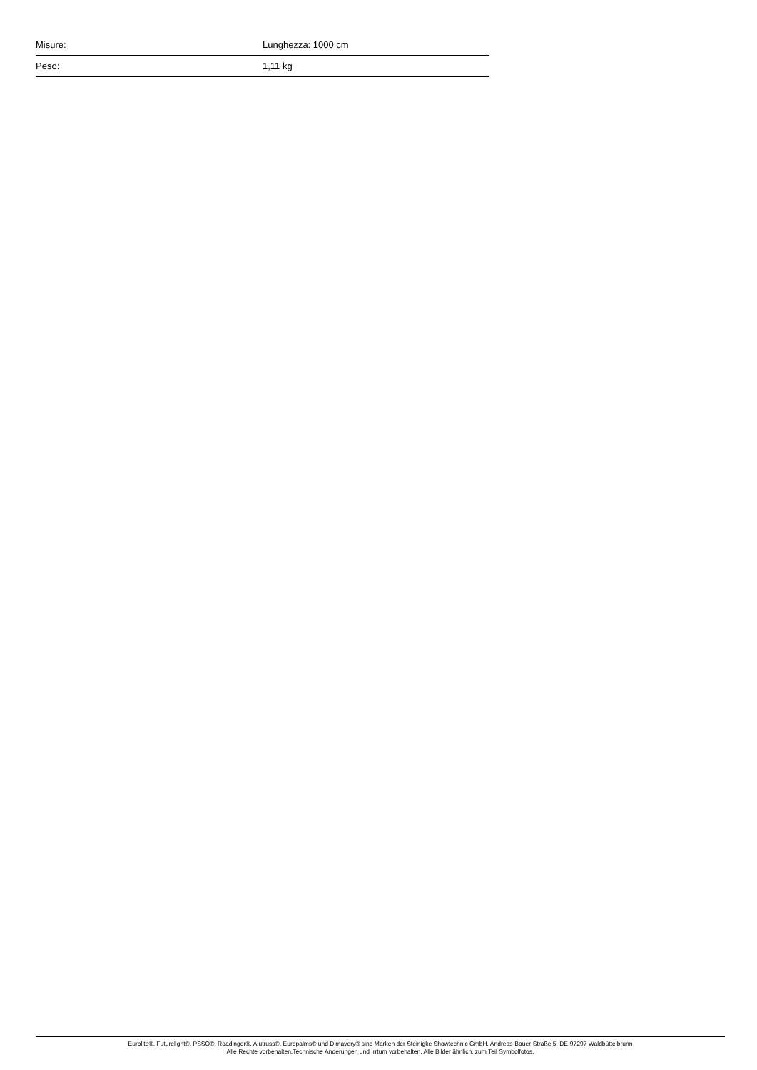| Misure: | Lunghezza: 1000 cm |
| Peso: | 1,11 kg |
Eurolite®, Futurelight®, PSSO®, Roadinger®, Alutruss®, Europalms® und Dimavery® sind Marken der Steinigke Showtechnic GmbH, Andreas-Bauer-Straße 5, DE-97297 Waldbüttelbrunn
Alle Rechte vorbehalten.Technische Änderungen und Irrtum vorbehalten. Alle Bilder ähnlich, zum Teil Symbolfotos.